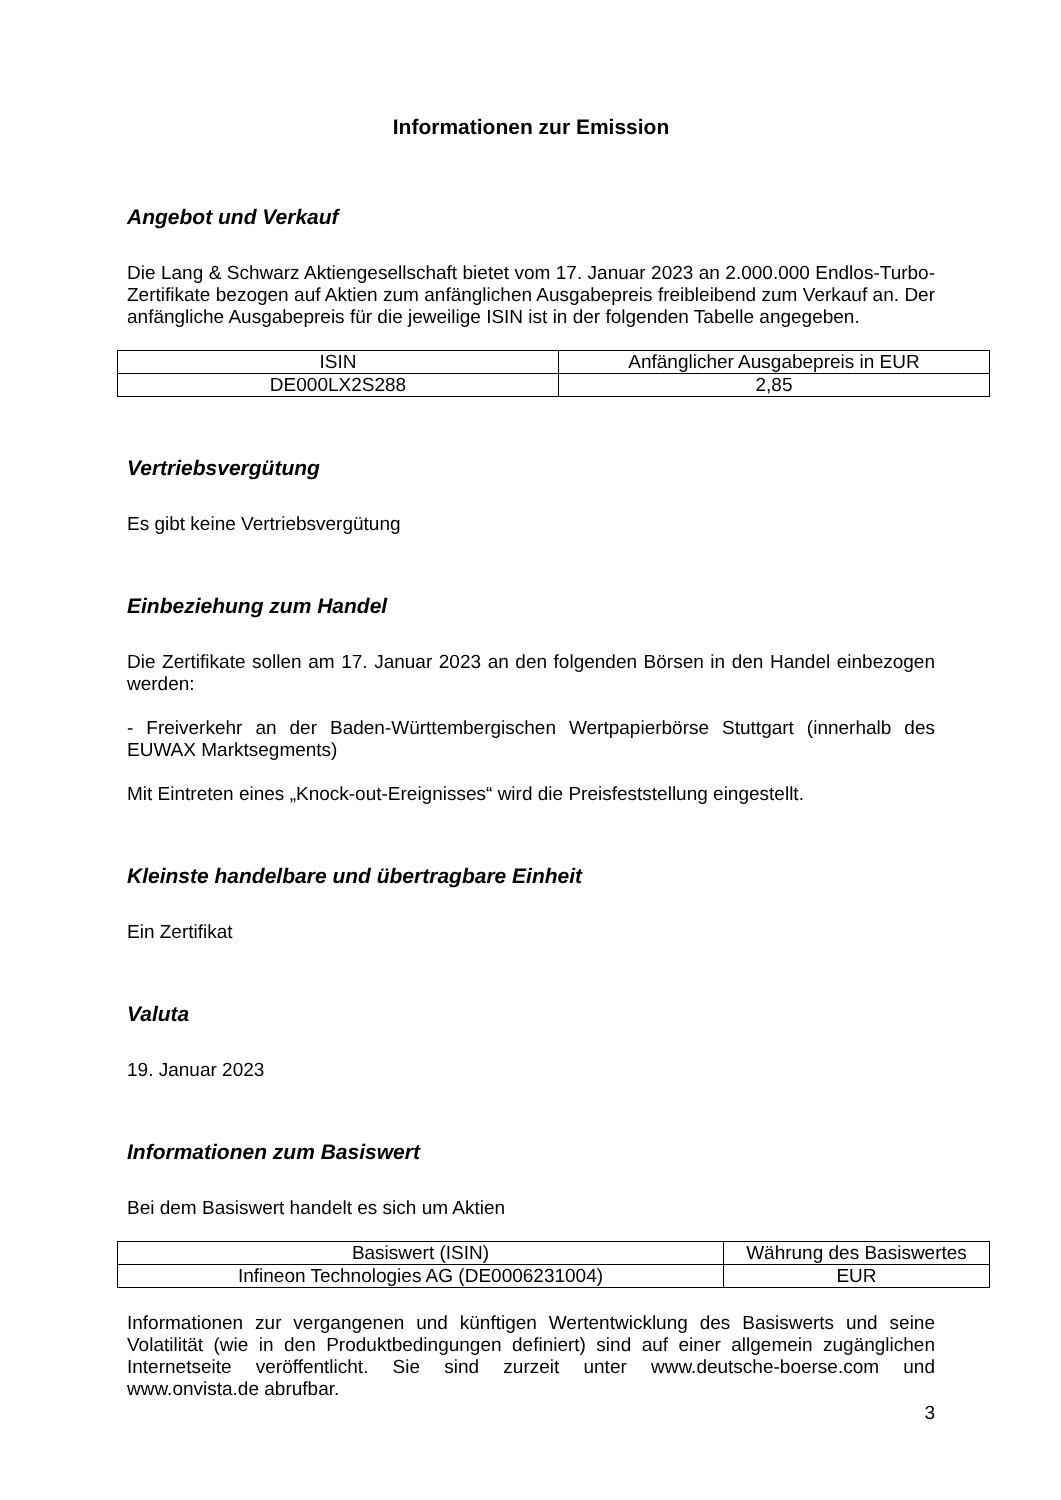Informationen zur Emission
Angebot und Verkauf
Die Lang & Schwarz Aktiengesellschaft bietet vom 17. Januar 2023 an 2.000.000 Endlos-Turbo-Zertifikate bezogen auf Aktien zum anfänglichen Ausgabepreis freibleibend zum Verkauf an. Der anfängliche Ausgabepreis für die jeweilige ISIN ist in der folgenden Tabelle angegeben.
| ISIN | Anfänglicher Ausgabepreis in EUR |
| DE000LX2S288 | 2,85 |
Vertriebsvergütung
Es gibt keine Vertriebsvergütung
Einbeziehung zum Handel
Die Zertifikate sollen am 17. Januar 2023 an den folgenden Börsen in den Handel einbezogen werden:
- Freiverkehr an der Baden-Württembergischen Wertpapierbörse Stuttgart (innerhalb des EUWAX Marktsegments)
Mit Eintreten eines „Knock-out-Ereignisses“ wird die Preisfeststellung eingestellt.
Kleinste handelbare und übertragbare Einheit
Ein Zertifikat
Valuta
19. Januar 2023
Informationen zum Basiswert
Bei dem Basiswert handelt es sich um Aktien
| Basiswert (ISIN) | Währung des Basiswertes |
| Infineon Technologies AG (DE0006231004) | EUR |
Informationen zur vergangenen und künftigen Wertentwicklung des Basiswerts und seine Volatilität (wie in den Produktbedingungen definiert) sind auf einer allgemein zugänglichen Internetseite veröffentlicht. Sie sind zurzeit unter www.deutsche-boerse.com und www.onvista.de abrufbar.
3